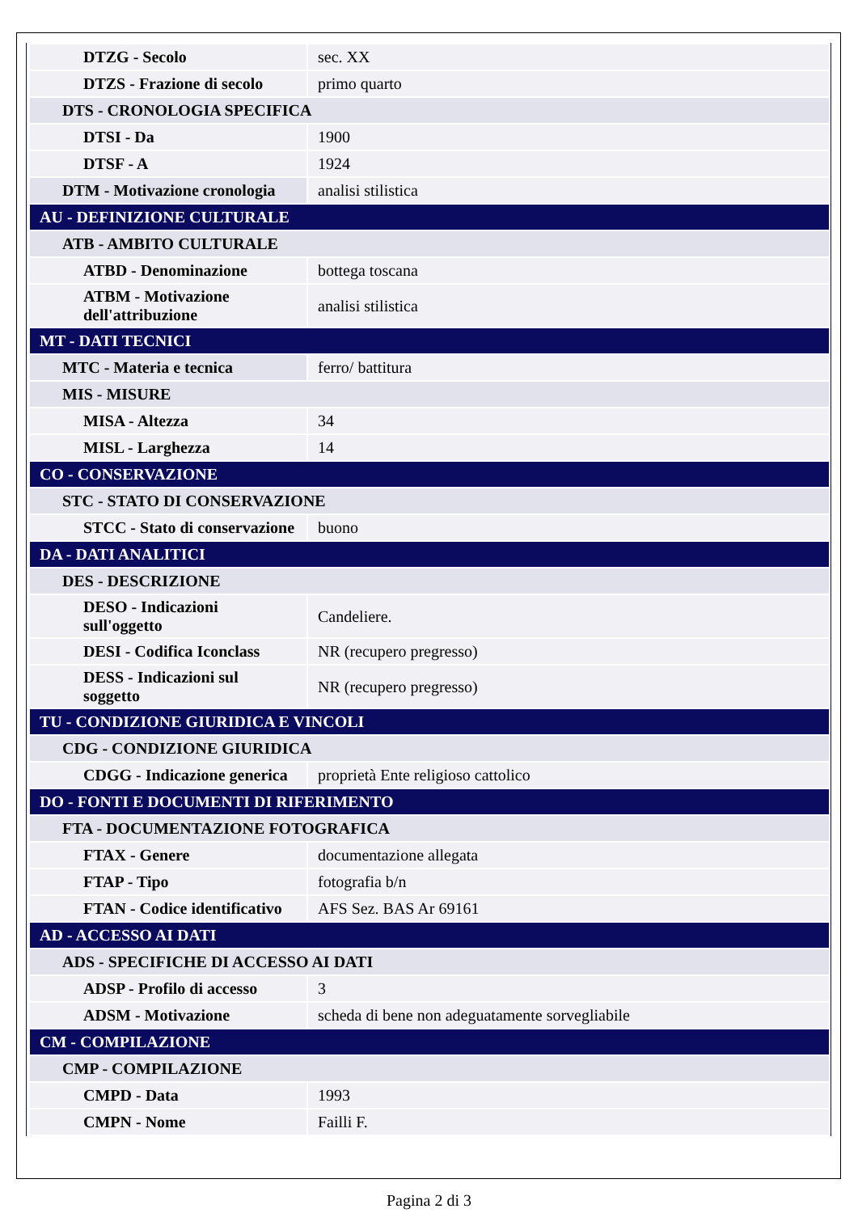| DTZG - Secolo | sec. XX |
| DTZS - Frazione di secolo | primo quarto |
| DTS - CRONOLOGIA SPECIFICA | |
| DTSI - Da | 1900 |
| DTSF - A | 1924 |
| DTM - Motivazione cronologia | analisi stilistica |
| AU - DEFINIZIONE CULTURALE | |
| ATB - AMBITO CULTURALE | |
| ATBD - Denominazione | bottega toscana |
| ATBM - Motivazione dell'attribuzione | analisi stilistica |
| MT - DATI TECNICI | |
| MTC - Materia e tecnica | ferro/ battitura |
| MIS - MISURE | |
| MISA - Altezza | 34 |
| MISL - Larghezza | 14 |
| CO - CONSERVAZIONE | |
| STC - STATO DI CONSERVAZIONE | |
| STCC - Stato di conservazione | buono |
| DA - DATI ANALITICI | |
| DES - DESCRIZIONE | |
| DESO - Indicazioni sull'oggetto | Candeliere. |
| DESI - Codifica Iconclass | NR (recupero pregresso) |
| DESS - Indicazioni sul soggetto | NR (recupero pregresso) |
| TU - CONDIZIONE GIURIDICA E VINCOLI | |
| CDG - CONDIZIONE GIURIDICA | |
| CDGG - Indicazione generica | proprietà Ente religioso cattolico |
| DO - FONTI E DOCUMENTI DI RIFERIMENTO | |
| FTA - DOCUMENTAZIONE FOTOGRAFICA | |
| FTAX - Genere | documentazione allegata |
| FTAP - Tipo | fotografia b/n |
| FTAN - Codice identificativo | AFS Sez. BAS Ar 69161 |
| AD - ACCESSO AI DATI | |
| ADS - SPECIFICHE DI ACCESSO AI DATI | |
| ADSP - Profilo di accesso | 3 |
| ADSM - Motivazione | scheda di bene non adeguatamente sorvegliabile |
| CM - COMPILAZIONE | |
| CMP - COMPILAZIONE | |
| CMPD - Data | 1993 |
| CMPN - Nome | Failli F. |
Pagina 2 di 3